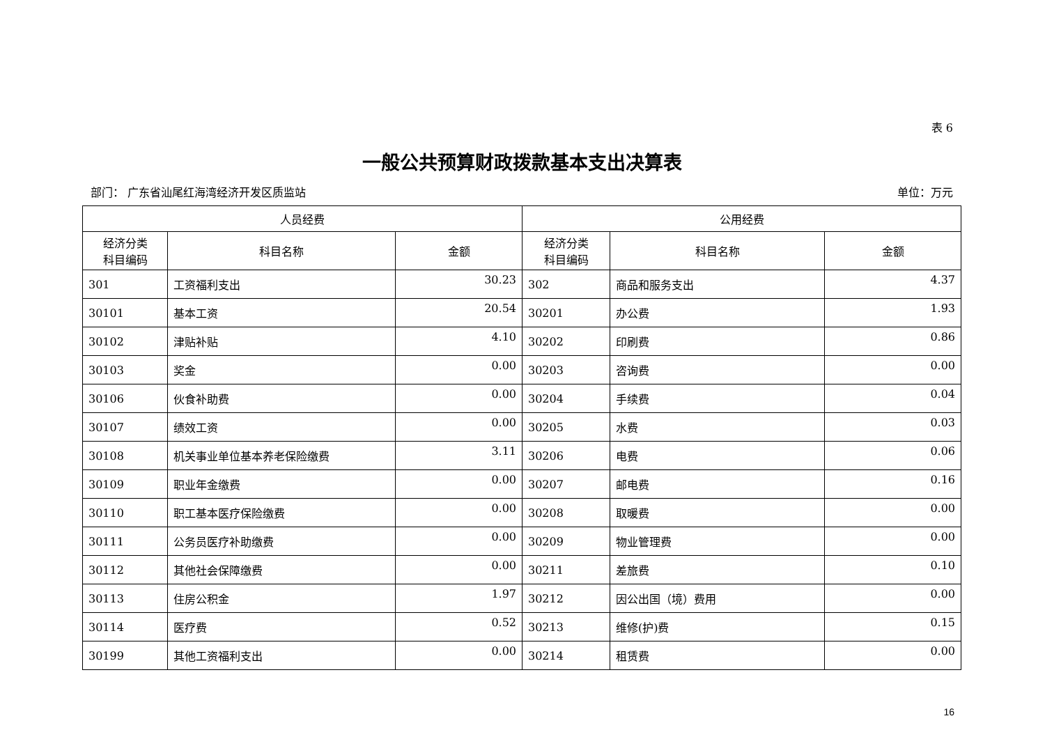表 6
一般公共预算财政拨款基本支出决算表
部门： 广东省汕尾红海湾经济开发区质监站 单位：万元
| 人员经费 | | | 公用经费 | | |
| --- | --- | --- | --- | --- | --- |
| 经济分类 科目编码 | 科目名称 | 金额 | 经济分类 科目编码 | 科目名称 | 金额 |
| 301 | 工资福利支出 | 30.23 | 302 | 商品和服务支出 | 4.37 |
| 30101 | 基本工资 | 20.54 | 30201 | 办公费 | 1.93 |
| 30102 | 津贴补贴 | 4.10 | 30202 | 印刷费 | 0.86 |
| 30103 | 奖金 | 0.00 | 30203 | 咨询费 | 0.00 |
| 30106 | 伙食补助费 | 0.00 | 30204 | 手续费 | 0.04 |
| 30107 | 绩效工资 | 0.00 | 30205 | 水费 | 0.03 |
| 30108 | 机关事业单位基本养老保险缴费 | 3.11 | 30206 | 电费 | 0.06 |
| 30109 | 职业年金缴费 | 0.00 | 30207 | 邮电费 | 0.16 |
| 30110 | 职工基本医疗保险缴费 | 0.00 | 30208 | 取暖费 | 0.00 |
| 30111 | 公务员医疗补助缴费 | 0.00 | 30209 | 物业管理费 | 0.00 |
| 30112 | 其他社会保障缴费 | 0.00 | 30211 | 差旅费 | 0.10 |
| 30113 | 住房公积金 | 1.97 | 30212 | 因公出国（境）费用 | 0.00 |
| 30114 | 医疗费 | 0.52 | 30213 | 维修(护)费 | 0.15 |
| 30199 | 其他工资福利支出 | 0.00 | 30214 | 租赁费 | 0.00 |
16